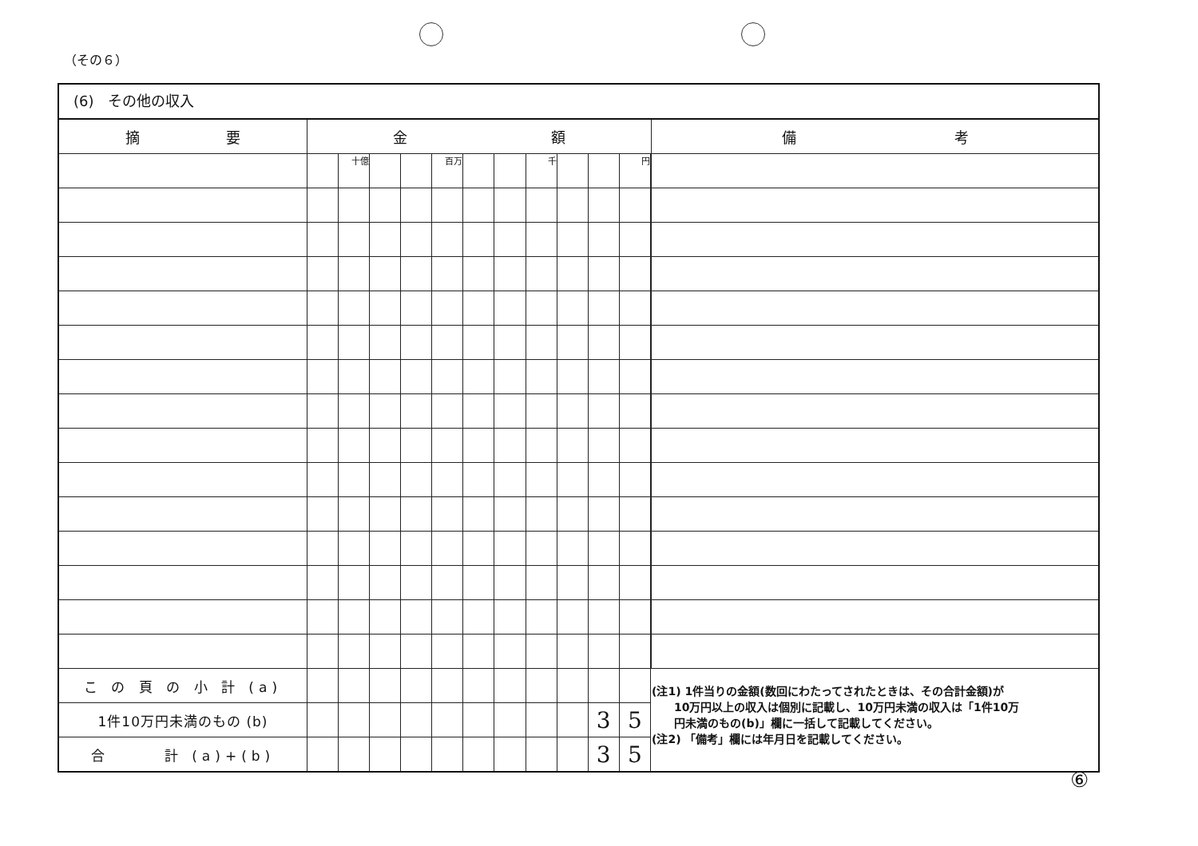（その６）
(6)　その他の収入
| 摘 要 | 金 額 | | | | | | | | | | | | 備 考 |
| --- | --- | --- | --- | --- | --- | --- | --- | --- | --- | --- | --- | --- | --- |
| | | 十億 | | | 百万 | | | 千 | | | 円 | | |
| こ の 頁 の 小 計 (a) | | | | | | | | | | | | | |
| 1件10万円未満のもの (b) | | | | | | | | | | 3 | 5 | | |
| 合 計 (a)+(b) | | | | | | | | | | 3 | 5 | | |
(注1) 1件当りの金額(数回にわたってされたときは、その合計金額)が
　　10万円以上の収入は個別に記載し、10万円未満の収入は「1件10万
　　円未満のもの(b)」欄に一括して記載してください。
(注2) 「備考」欄には年月日を記載してください。
⑥